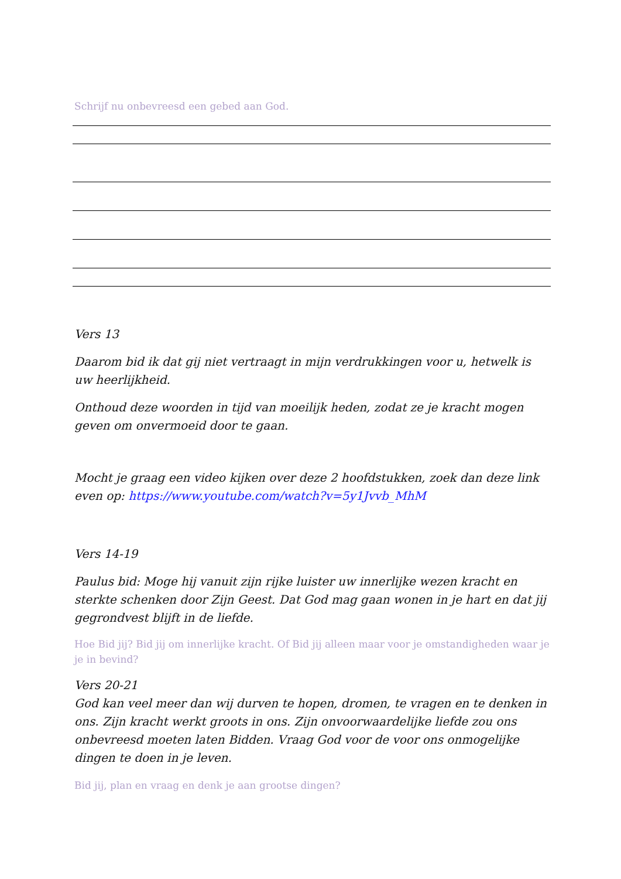Schrijf nu onbevreesd een gebed aan God.
Vers 13
Daarom bid ik dat gij niet vertraagt in mijn verdrukkingen voor u, hetwelk is uw heerlijkheid.
Onthoud deze woorden in tijd van moeilijk heden, zodat ze je kracht mogen geven om onvermoeid door te gaan.
Mocht je graag een video kijken over deze 2 hoofdstukken, zoek dan deze link even op: https://www.youtube.com/watch?v=5y1Jvvb_MhM
Vers 14-19
Paulus bid: Moge hij vanuit zijn rijke luister uw innerlijke wezen kracht en sterkte schenken door Zijn Geest. Dat God mag gaan wonen in je hart en dat jij gegrondvest blijft in de liefde.
Hoe Bid jij? Bid jij om innerlijke kracht. Of Bid jij alleen maar voor je omstandigheden waar je je in bevind?
Vers 20-21
God kan veel meer dan wij durven te hopen, dromen, te vragen en te denken in ons. Zijn kracht werkt groots in ons. Zijn onvoorwaardelijke liefde zou ons onbevreesd moeten laten Bidden. Vraag God voor de voor ons onmogelijke dingen te doen in je leven.
Bid jij, plan en vraag en denk je aan grootse dingen?